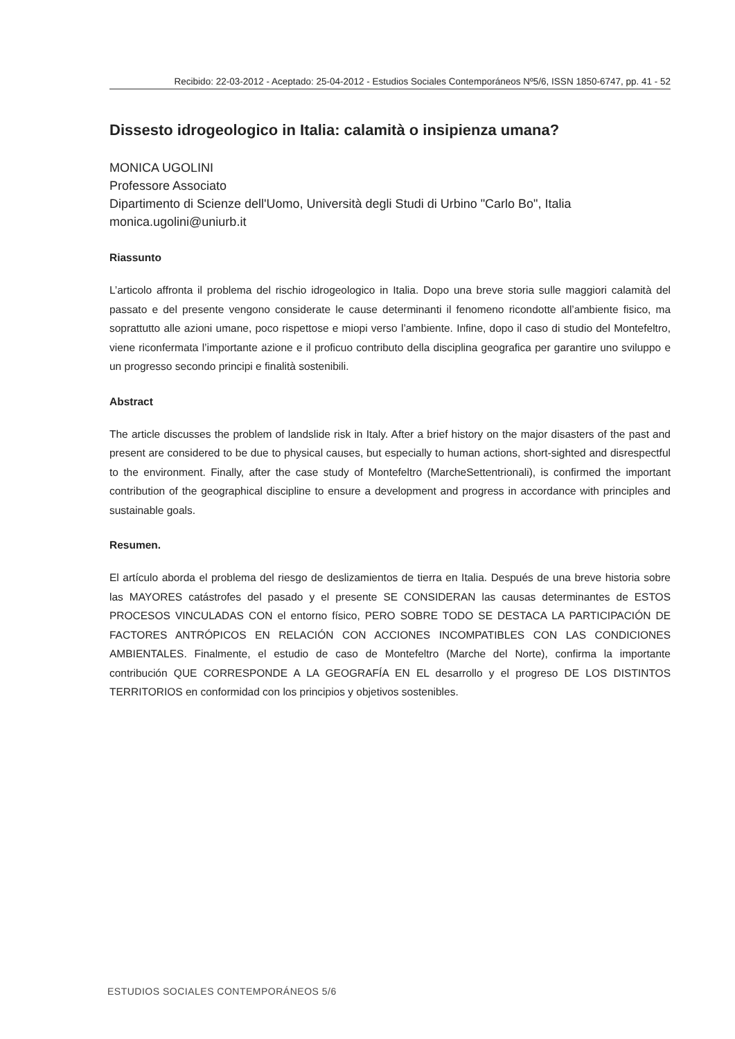Recibido: 22-03-2012 - Aceptado: 25-04-2012 - Estudios Sociales Contemporáneos Nº5/6, ISSN 1850-6747, pp. 41 - 52
Dissesto idrogeologico in Italia: calamità o insipienza umana?
MONICA UGOLINI
Professore Associato
Dipartimento di Scienze dell'Uomo, Università degli Studi di Urbino "Carlo Bo", Italia
monica.ugolini@uniurb.it
Riassunto
L’articolo affronta il problema del rischio idrogeologico in Italia. Dopo una breve storia sulle maggiori calamità del passato e del presente vengono considerate le cause determinanti il fenomeno ricondotte all’ambiente fisico, ma soprattutto alle azioni umane, poco rispettose e miopi verso l’ambiente. Infine, dopo il caso di studio del Montefeltro, viene riconfermata l’importante azione e il proficuo contributo della disciplina geografica per garantire uno sviluppo e un progresso secondo principi e finalità sostenibili.
Abstract
The article discusses the problem of landslide risk in Italy. After a brief history on the major disasters of the past and present are considered to be due to physical causes, but especially to human actions, short-sighted and disrespectful to the environment. Finally, after the case study of Montefeltro (MarcheSettentrionali), is confirmed the important contribution of the geographical discipline to ensure a development and progress in accordance with principles and sustainable goals.
Resumen.
El artículo aborda el problema del riesgo de deslizamientos de tierra en Italia. Después de una breve historia sobre las MAYORES catástrofes del pasado y el presente SE CONSIDERAN las causas determinantes de ESTOS PROCESOS VINCULADAS CON el entorno físico, PERO SOBRE TODO SE DESTACA LA PARTICIPACIÓN DE FACTORES ANTRÓPICOS EN RELACIÓN CON ACCIONES INCOMPATIBLES CON LAS CONDICIONES AMBIENTALES. Finalmente, el estudio de caso de Montefeltro (Marche del Norte), confirma la importante contribución QUE CORRESPONDE A LA GEOGRAFÍA EN EL desarrollo y el progreso DE LOS DISTINTOS TERRITORIOS en conformidad con los principios y objetivos sostenibles.
ESTUDIOS SOCIALES CONTEMPORÁNEOS 5/6